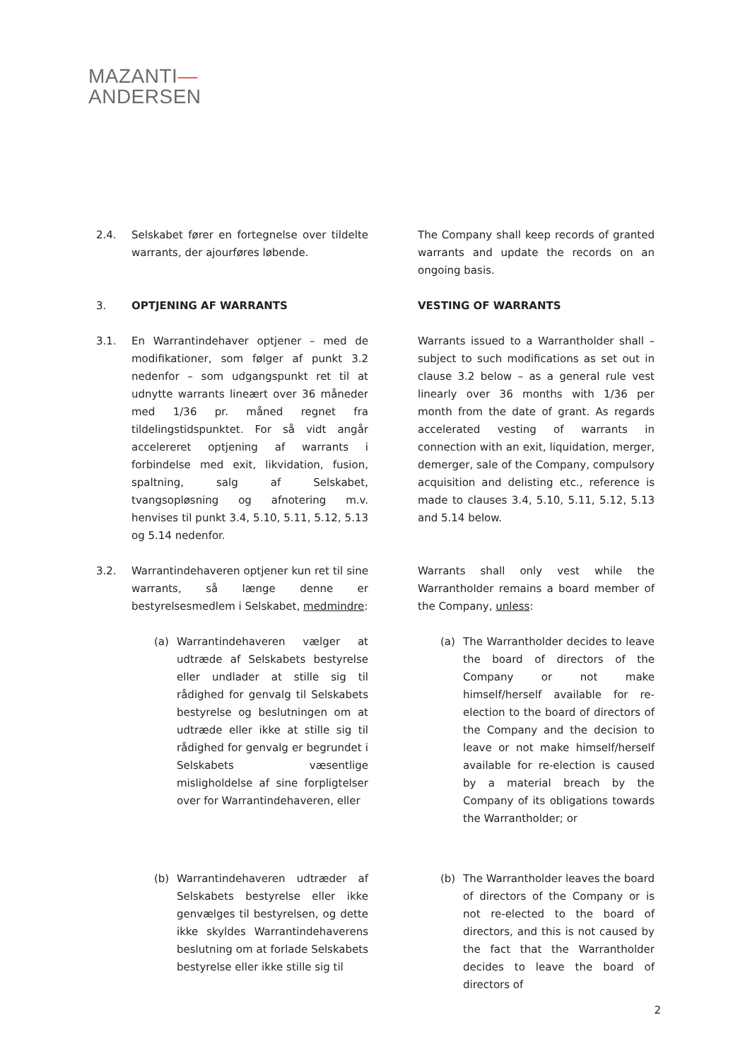MAZANTI—
ANDERSEN
2.4. Selskabet fører en fortegnelse over tildelte warrants, der ajourføres løbende.
The Company shall keep records of granted warrants and update the records on an ongoing basis.
3. OPTJENING AF WARRANTS VESTING OF WARRANTS
3.1. En Warrantindehaver optjener – med de modifikationer, som følger af punkt 3.2 nedenfor – som udgangspunkt ret til at udnytte warrants lineært over 36 måneder med 1/36 pr. måned regnet fra tildelingstidspunktet. For så vidt angår accelereret optjening af warrants i forbindelse med exit, likvidation, fusion, spaltning, salg af Selskabet, tvangsopløsning og afnotering m.v. henvises til punkt 3.4, 5.10, 5.11, 5.12, 5.13 og 5.14 nedenfor.
Warrants issued to a Warrantholder shall – subject to such modifications as set out in clause 3.2 below – as a general rule vest linearly over 36 months with 1/36 per month from the date of grant. As regards accelerated vesting of warrants in connection with an exit, liquidation, merger, demerger, sale of the Company, compulsory acquisition and delisting etc., reference is made to clauses 3.4, 5.10, 5.11, 5.12, 5.13 and 5.14 below.
3.2. Warrantindehaveren optjener kun ret til sine warrants, så længe denne er bestyrelsesmedlem i Selskabet, medmindre:
Warrants shall only vest while the Warrantholder remains a board member of the Company, unless:
(a) Warrantindehaveren vælger at udtræde af Selskabets bestyrelse eller undlader at stille sig til rådighed for genvalg til Selskabets bestyrelse og beslutningen om at udtræde eller ikke at stille sig til rådighed for genvalg er begrundet i Selskabets væsentlige misligholdelse af sine forpligtelser over for Warrantindehaveren, eller
(a) The Warrantholder decides to leave the board of directors of the Company or not make himself/herself available for re-election to the board of directors of the Company and the decision to leave or not make himself/herself available for re-election is caused by a material breach by the Company of its obligations towards the Warrantholder; or
(b) Warrantindehaveren udtræder af Selskabets bestyrelse eller ikke genvælges til bestyrelsen, og dette ikke skyldes Warrantindehaverens beslutning om at forlade Selskabets bestyrelse eller ikke stille sig til
(b) The Warrantholder leaves the board of directors of the Company or is not re-elected to the board of directors, and this is not caused by the fact that the Warrantholder decides to leave the board of directors of
2